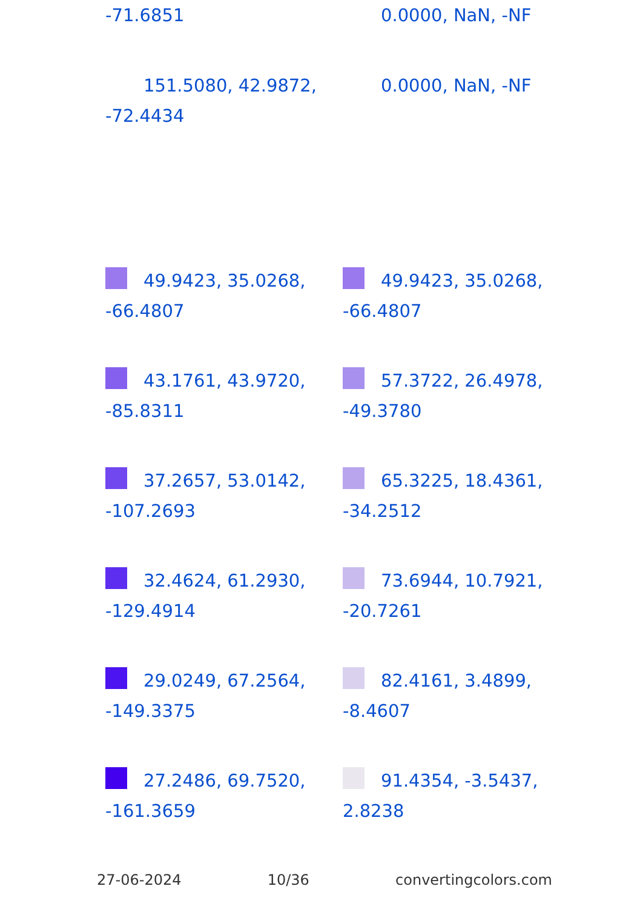-71.6851 0.0000, NaN, -NF
151.5080, 42.9872,
-72.4434
0.0000, NaN, -NF
49.9423, 35.0268,
-66.4807
49.9423, 35.0268,
-66.4807
43.1761, 43.9720,
-85.8311
57.3722, 26.4978,
-49.3780
37.2657, 53.0142,
-107.2693
65.3225, 18.4361,
-34.2512
32.4624, 61.2930,
-129.4914
73.6944, 10.7921,
-20.7261
29.0249, 67.2564,
-149.3375
82.4161, 3.4899,
-8.4607
27.2486, 69.7520,
-161.3659
91.4354, -3.5437,
2.8238
27-06-2024 10/36 convertingcolors.com